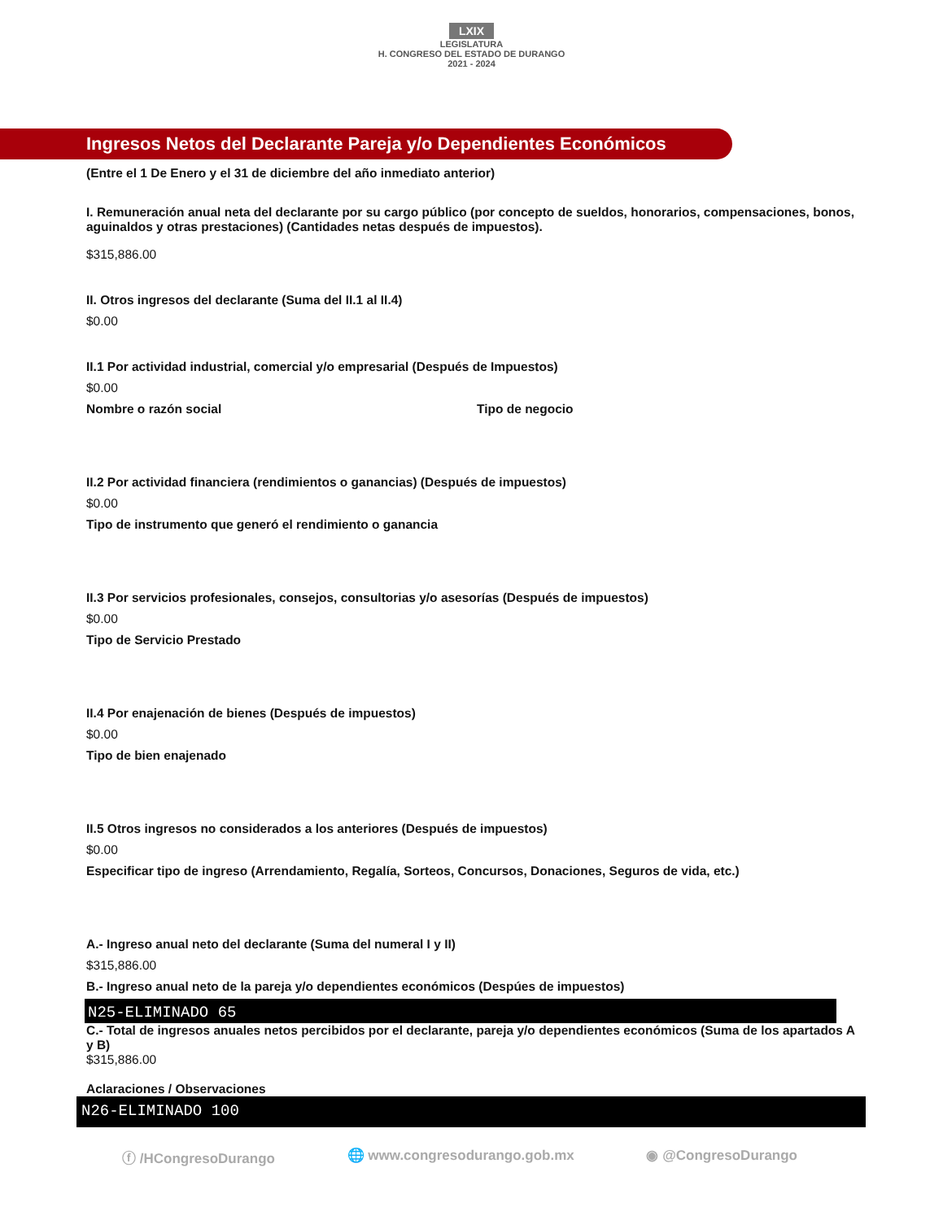LXIX
LEGISLATURA
H. CONGRESO DEL ESTADO DE DURANGO
2021 - 2024
Ingresos Netos del Declarante Pareja y/o Dependientes Económicos
(Entre el 1 De Enero y el 31 de diciembre del año inmediato anterior)
I. Remuneración anual neta del declarante por su cargo público (por concepto de sueldos, honorarios, compensaciones, bonos, aguinaldos y otras prestaciones) (Cantidades netas después de impuestos).
$315,886.00
II. Otros ingresos del declarante (Suma del II.1 al II.4)
$0.00
II.1 Por actividad industrial, comercial y/o empresarial (Después de Impuestos)
$0.00
Nombre o razón social Tipo de negocio
II.2 Por actividad financiera (rendimientos o ganancias) (Después de impuestos)
$0.00
Tipo de instrumento que generó el rendimiento o ganancia
II.3 Por servicios profesionales, consejos, consultorias y/o asesorías (Después de impuestos)
$0.00
Tipo de Servicio Prestado
II.4 Por enajenación de bienes (Después de impuestos)
$0.00
Tipo de bien enajenado
II.5 Otros ingresos no considerados a los anteriores (Después de impuestos)
$0.00
Especificar tipo de ingreso (Arrendamiento, Regalía, Sorteos, Concursos, Donaciones, Seguros de vida, etc.)
A.- Ingreso anual neto del declarante (Suma del numeral I y II)
$315,886.00
B.- Ingreso anual neto de la pareja y/o dependientes económicos (Despúes de impuestos)
N25-ELIMINADO 65
C.- Total de ingresos anuales netos percibidos por el declarante, pareja y/o dependientes económicos (Suma de los apartados A y B)
$315,886.00
Aclaraciones / Observaciones
N26-ELIMINADO 100
ⓕ /HCongresoDurango 🌐 www.congresodurango.gob.mx ◉ @CongresoDurango